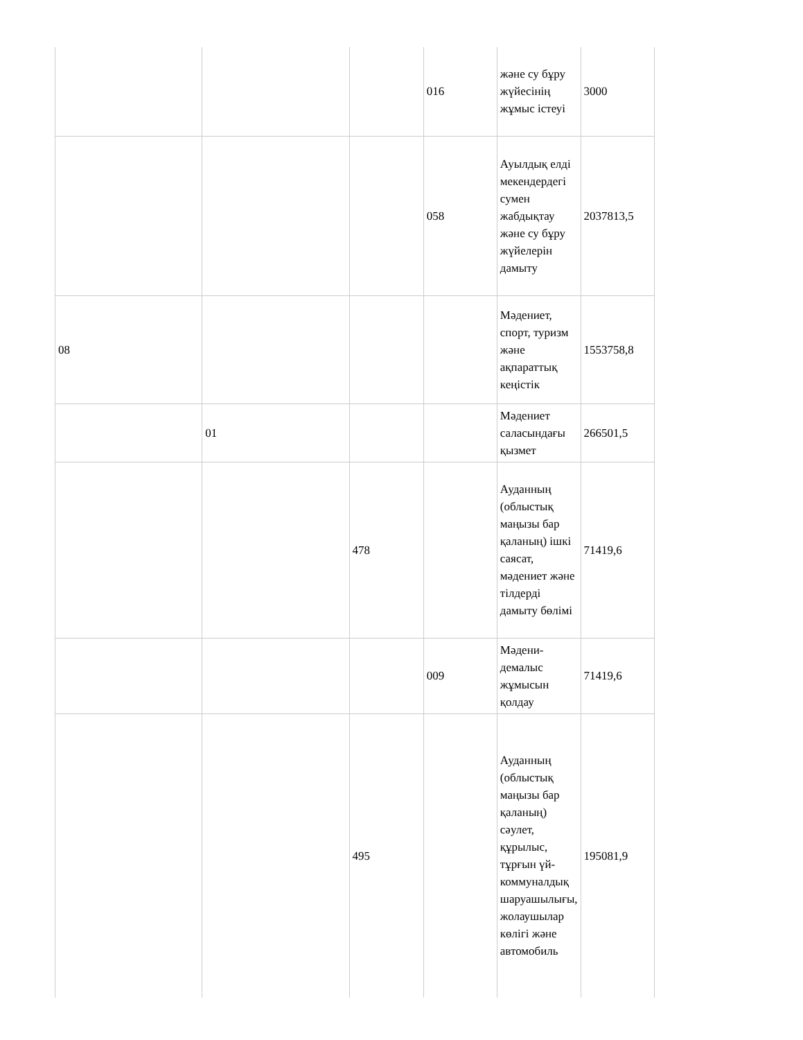| | | | 016 | және су бұру жүйесінің жұмыс істеуі | 3000 |
| | | | 058 | Ауылдық елді мекендердегі сумен жабдықтау және су бұру жүйелерін дамыту | 2037813,5 |
| 08 | | | | Мәдениет, спорт, туризм және ақпараттық кеңістік | 1553758,8 |
| | 01 | | | Мәдениет саласындағы қызмет | 266501,5 |
| | | 478 | | Ауданның (облыстық маңызы бар қаланың) ішкі саясат, мәдениет және тілдерді дамыту бөлімі | 71419,6 |
| | | | 009 | Мәдени-демалыс жұмысын қолдау | 71419,6 |
| | | 495 | | Ауданның (облыстық маңызы бар қаланың) сәулет, құрылыс, тұрғын үй-коммуналдық шаруашылығы, жолаушылар көлігі және автомобиль | 195081,9 |